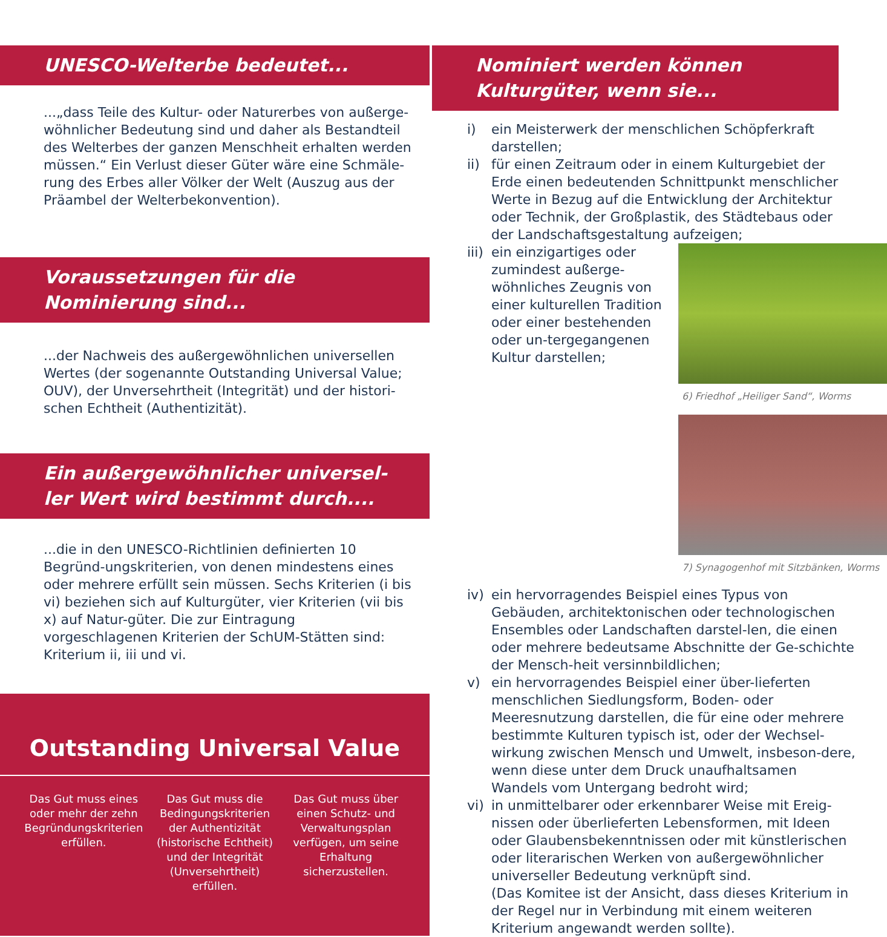UNESCO-Welterbe bedeutet...
...„dass Teile des Kultur- oder Naturerbes von außerge-wöhnlicher Bedeutung sind und daher als Bestandteil des Welterbes der ganzen Menschheit erhalten werden müssen.“ Ein Verlust dieser Güter wäre eine Schmäle-rung des Erbes aller Völker der Welt (Auszug aus der Präambel der Welterbekonvention).
Voraussetzungen für die
Nominierung sind...
...der Nachweis des außergewöhnlichen universellen Wertes (der sogenannte Outstanding Universal Value; OUV), der Unversehrtheit (Integrität) und der histori-schen Echtheit (Authentizität).
Ein außergewöhnlicher universel-
ler Wert wird bestimmt durch....
...die in den UNESCO-Richtlinien definierten 10 Begründ-ungskriterien, von denen mindestens eines oder mehrere erfüllt sein müssen. Sechs Kriterien (i bis vi) beziehen sich auf Kulturgüter, vier Kriterien (vii bis x) auf Natur-güter. Die zur Eintragung vorgeschlagenen Kriterien der SchUM-Stätten sind: Kriterium ii, iii und vi.
Outstanding Universal Value
Das Gut muss eines oder mehr der zehn Begründungskriterien erfüllen.
Das Gut muss die Bedingungskriterien der Authentizität (historische Echtheit) und der Integrität (Unversehrtheit) erfüllen.
Das Gut muss über einen Schutz- und Verwaltungsplan verfügen, um seine Erhaltung sicherzustellen.
Nominiert werden können
Kulturgüter, wenn sie...
i) ein Meisterwerk der menschlichen Schöpferkraft darstellen;
ii) für einen Zeitraum oder in einem Kulturgebiet der Erde einen bedeutenden Schnittpunkt menschlicher Werte in Bezug auf die Entwicklung der Architektur oder Technik, der Großplastik, des Städtebaus oder der Landschaftsgestaltung aufzeigen;
iii)
6) Friedhof „Heiliger Sand“, Worms
7) Synagogenhof mit Sitzbänken, Worms
ein einzigartiges oder zumindest außerge-wöhnliches Zeugnis von einer kulturellen Tradition oder einer bestehenden oder un-tergegangenen Kultur darstellen;
iv) ein hervorragendes Beispiel eines Typus von Gebäuden, architektonischen oder technologischen Ensembles oder Landschaften darstel-len, die einen oder mehrere bedeutsame Abschnitte der Ge-schichte der Mensch-heit versinnbildlichen;
v) ein hervorragendes Beispiel einer über-lieferten menschlichen Siedlungsform, Boden- oder Meeresnutzung darstellen, die für eine oder mehrere bestimmte Kulturen typisch ist, oder der Wechsel-wirkung zwischen Mensch und Umwelt, insbeson-dere, wenn diese unter dem Druck unaufhaltsamen Wandels vom Untergang bedroht wird;
vi) in unmittelbarer oder erkennbarer Weise mit Ereig-nissen oder überlieferten Lebensformen, mit Ideen oder Glaubensbekenntnissen oder mit künstlerischen oder literarischen Werken von außergewöhnlicher universeller Bedeutung verknüpft sind.
(Das Komitee ist der Ansicht, dass dieses Kriterium in der Regel nur in Verbindung mit einem weiteren Kriterium angewandt werden sollte).